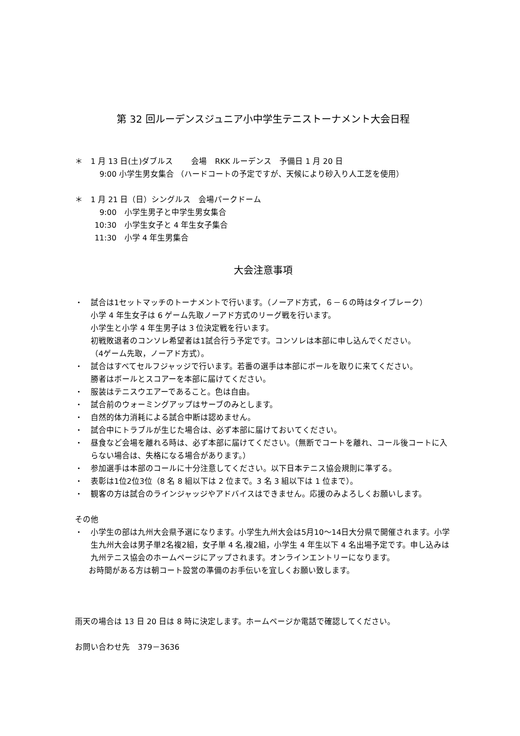第 32 回ルーデンスジュニア小中学生テニストーナメント大会日程
＊ 1 月 13 日(土)ダブルス　　 会場　RKK ルーデンス　予備日 1 月 20 日
9:00 小学生男女集合 （ハードコートの予定ですが、天候により砂入り人工芝を使用）
＊ 1 月 21 日（日）シングルス　会場パークドーム
9:00　小学生男子と中学生男女集合
10:30　小学生女子と 4 年生女子集合
11:30　小学 4 年生男集合
大会注意事項
・ 試合は1セットマッチのトーナメントで行います。（ノーアド方式，６－６の時はタイブレーク）
小学 4 年生女子は 6 ゲーム先取ノーアド方式のリーグ戦を行います。
小学生と小学 4 年生男子は 3 位決定戦を行います。
初戦敗退者のコンソレ希望者は1試合行う予定です。コンソレは本部に申し込んでください。
（4ゲーム先取，ノーアド方式）。
・ 試合はすべてセルフジャッジで行います。若番の選手は本部にボールを取りに来てください。
勝者はボールとスコアーを本部に届けてください。
・ 服装はテニスウエアーであること。色は自由。
・ 試合前のウォーミングアップはサーブのみとします。
・ 自然的体力消耗による試合中断は認めません。
・ 試合中にトラブルが生じた場合は、必ず本部に届けておいてください。
・ 昼食など会場を離れる時は、必ず本部に届けてください。（無断でコートを離れ、コール後コートに入らない場合は、失格になる場合があります。）
・ 参加選手は本部のコールに十分注意してください。以下日本テニス協会規則に準ずる。
・ 表彰は1位2位3位（8 名 8 組以下は 2 位まで。3 名 3 組以下は 1 位まで）。
・ 観客の方は試合のラインジャッジやアドバイスはできません。応援のみよろしくお願いします。
その他
・ 小学生の部は九州大会県予選になります。小学生九州大会は5月10～14日大分県で開催されます。小学生九州大会は男子単2名複2組，女子単 4 名,複2組，小学生 4 年生以下 4 名出場予定です。申し込みは九州テニス協会のホームページにアップされます。オンラインエントリーになります。
お時間がある方は朝コート設営の準備のお手伝いを宜しくお願い致します。
雨天の場合は 13 日 20 日は 8 時に決定します。ホームページか電話で確認してください。
お問い合わせ先　379－3636